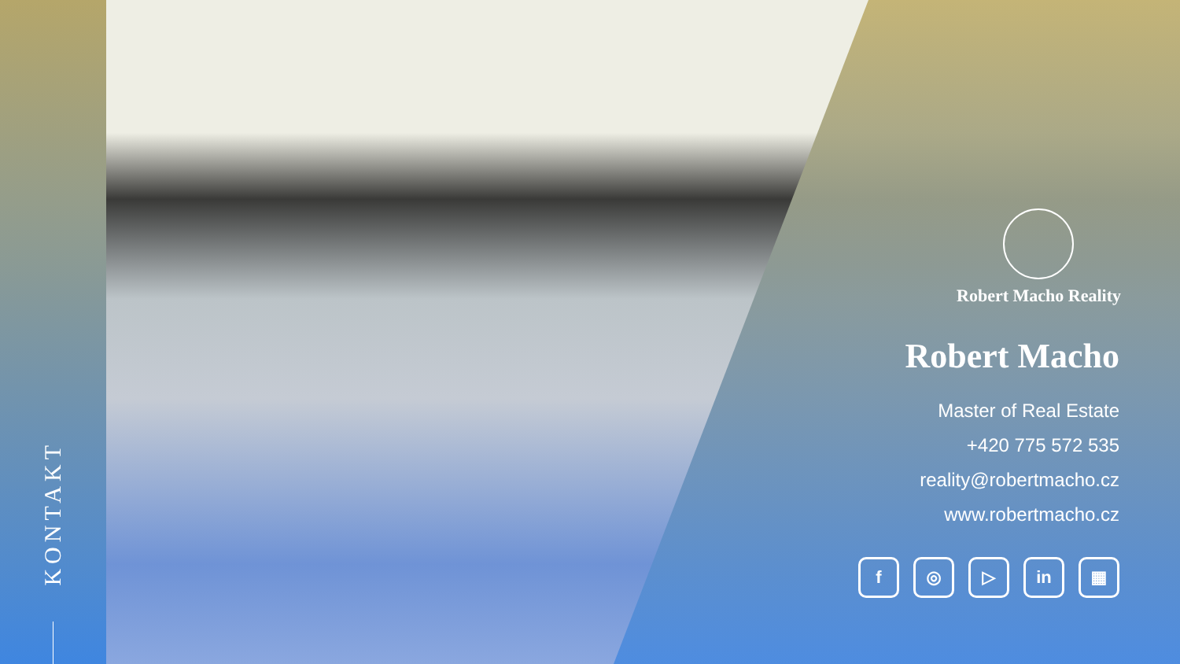KONTAKT
Robert Macho Reality
Robert Macho
Master of Real Estate
+420 775 572 535
reality@robertmacho.cz
www.robertmacho.cz
f ◎ ▷ in ▦